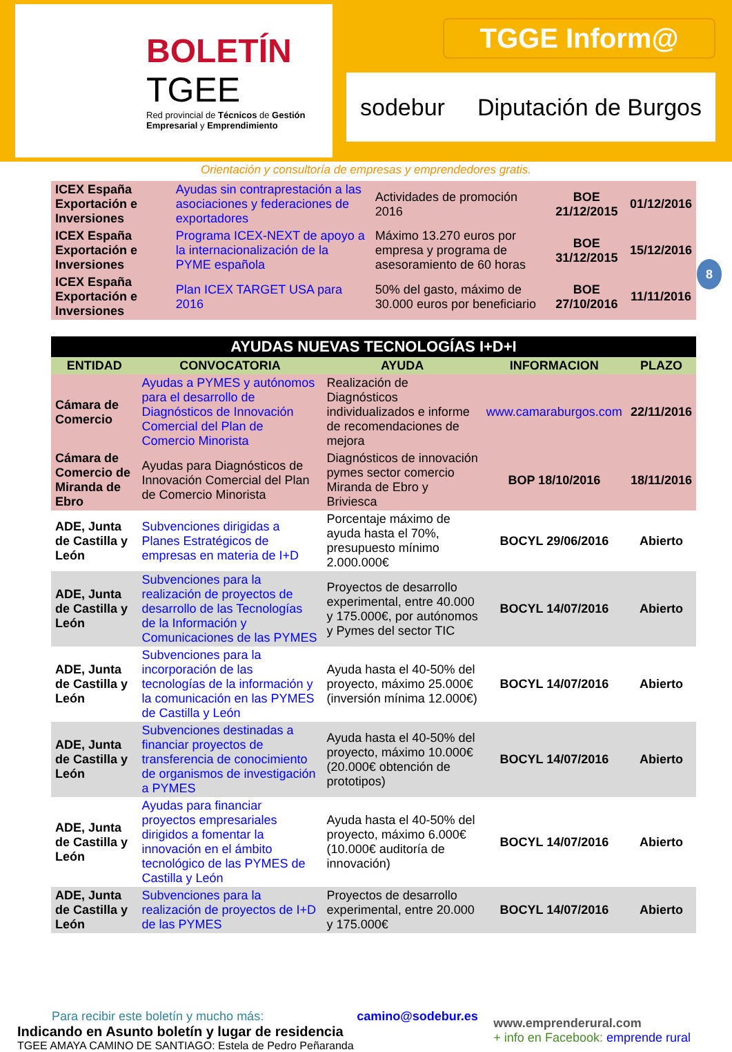BOLETÍN
TGEE
Red provincial de Técnicos de Gestión Empresarial y Emprendimiento
TGGE Inform@
sodebur Diputación de Burgos
Orientación y consultoría de empresas y emprendedores gratis.
| ICEX España Exportación e Inversiones | Ayudas sin contraprestación a las asociaciones y federaciones de exportadores | Actividades de promoción 2016 | BOE 21/12/2015 | 01/12/2016 |
| ICEX España Exportación e Inversiones | Programa ICEX-NEXT de apoyo a la internacionalización de la PYME española | Máximo 13.270 euros por empresa y programa de asesoramiento de 60 horas | BOE 31/12/2015 | 15/12/2016 |
| ICEX España Exportación e Inversiones | Plan ICEX TARGET USA para 2016 | 50% del gasto, máximo de 30.000 euros por beneficiario | BOE 27/10/2016 | 11/11/2016 |
8
| AYUDAS NUEVAS TECNOLOGÍAS I+D+I | | | | |
| --- | --- | --- | --- | --- |
| ENTIDAD | CONVOCATORIA | AYUDA | INFORMACION | PLAZO |
| Cámara de Comercio | Ayudas a PYMES y autónomos para el desarrollo de Diagnósticos de Innovación Comercial del Plan de Comercio Minorista | Realización de Diagnósticos individualizados e informe de recomendaciones de mejora | www.camaraburgos.com | 22/11/2016 |
| Cámara de Comercio de Miranda de Ebro | Ayudas para Diagnósticos de Innovación Comercial del Plan de Comercio Minorista | Diagnósticos de innovación pymes sector comercio Miranda de Ebro y Briviesca | BOP 18/10/2016 | 18/11/2016 |
| ADE, Junta de Castilla y León | Subvenciones dirigidas a Planes Estratégicos de empresas en materia de I+D | Porcentaje máximo de ayuda hasta el 70%, presupuesto mínimo 2.000.000€ | BOCYL 29/06/2016 | Abierto |
| ADE, Junta de Castilla y León | Subvenciones para la realización de proyectos de desarrollo de las Tecnologías de la Información y Comunicaciones de las PYMES | Proyectos de desarrollo experimental, entre 40.000 y 175.000€, por autónomos y Pymes del sector TIC | BOCYL 14/07/2016 | Abierto |
| ADE, Junta de Castilla y León | Subvenciones para la incorporación de las tecnologías de la información y la comunicación en las PYMES de Castilla y León | Ayuda hasta el 40-50% del proyecto, máximo 25.000€ (inversión mínima 12.000€) | BOCYL 14/07/2016 | Abierto |
| ADE, Junta de Castilla y León | Subvenciones destinadas a financiar proyectos de transferencia de conocimiento de organismos de investigación a PYMES | Ayuda hasta el 40-50% del proyecto, máximo 10.000€ (20.000€ obtención de prototipos) | BOCYL 14/07/2016 | Abierto |
| ADE, Junta de Castilla y León | Ayudas para financiar proyectos empresariales dirigidos a fomentar la innovación en el ámbito tecnológico de las PYMES de Castilla y León | Ayuda hasta el 40-50% del proyecto, máximo 6.000€ (10.000€ auditoría de innovación) | BOCYL 14/07/2016 | Abierto |
| ADE, Junta de Castilla y León | Subvenciones para la realización de proyectos de I+D de las PYMES | Proyectos de desarrollo experimental, entre 20.000 y 175.000€ | BOCYL 14/07/2016 | Abierto |
Para recibir este boletín y mucho más: camino@sodebur.es
Indicando en Asunto boletín y lugar de residencia
TGEE AMAYA CAMINO DE SANTIAGO: Estela de Pedro Peñaranda
www.emprenderural.com
+ info en Facebook: emprende rural